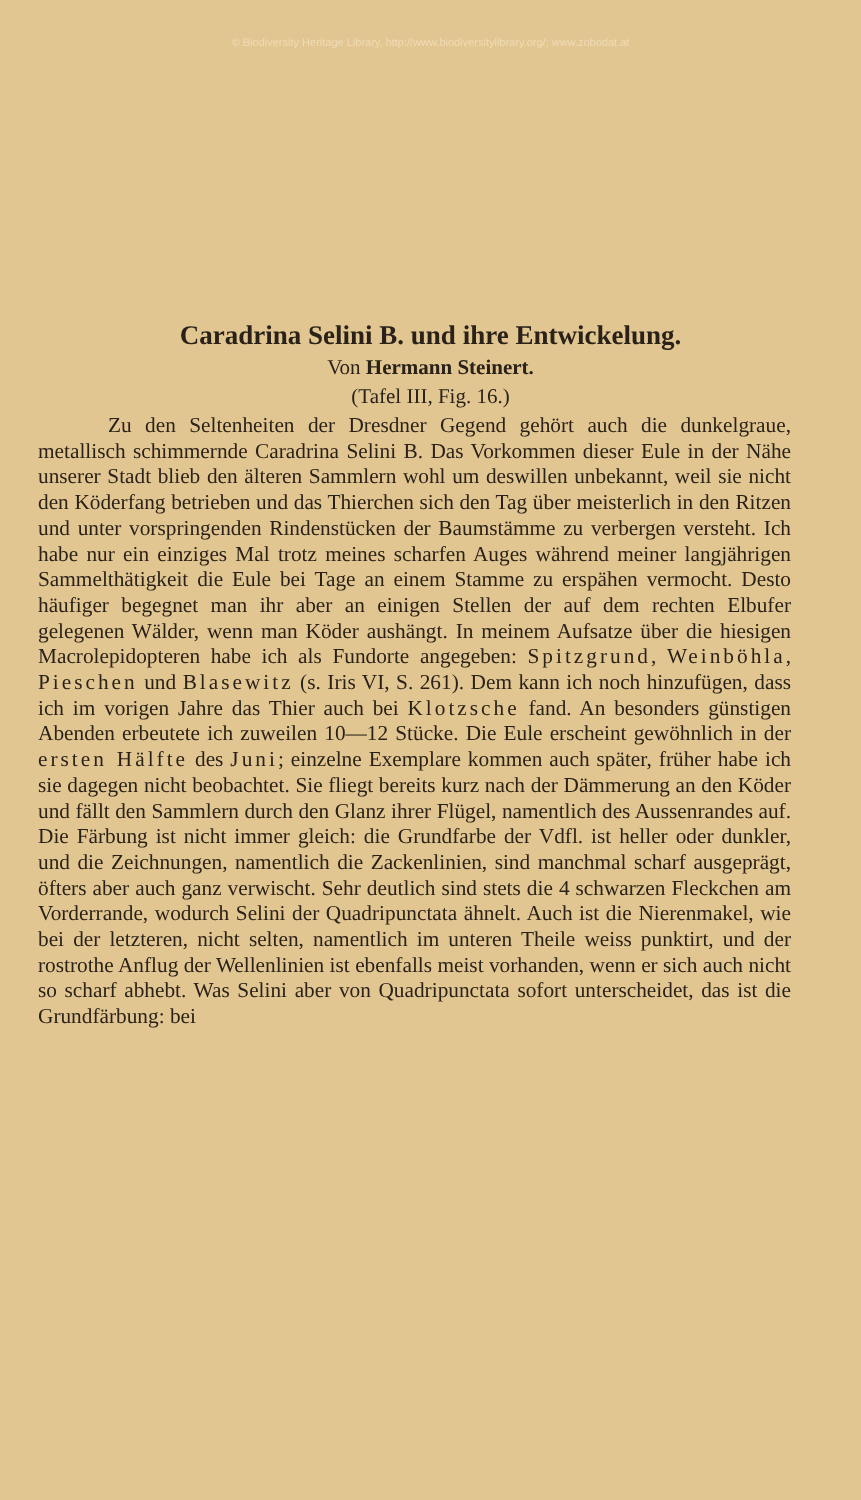© Biodiversity Heritage Library, http://www.biodiversitylibrary.org/; www.zobodat.at
Caradrina Selini B. und ihre Entwickelung.
Von Hermann Steinert.
(Tafel III, Fig. 16.)
Zu den Seltenheiten der Dresdner Gegend gehört auch die dunkelgraue, metallisch schimmernde Caradrina Selini B. Das Vorkommen dieser Eule in der Nähe unserer Stadt blieb den älteren Sammlern wohl um deswillen unbekannt, weil sie nicht den Köderfang betrieben und das Thierchen sich den Tag über meisterlich in den Ritzen und unter vorspringenden Rindenstücken der Baumstämme zu verbergen versteht. Ich habe nur ein einziges Mal trotz meines scharfen Auges während meiner langjährigen Sammelthätigkeit die Eule bei Tage an einem Stamme zu erspähen vermocht. Desto häufiger begegnet man ihr aber an einigen Stellen der auf dem rechten Elbufer gelegenen Wälder, wenn man Köder aushängt. In meinem Aufsatze über die hiesigen Macrolepidopteren habe ich als Fundorte angegeben: Spitzgrund, Weinböhla, Pieschen und Blasewitz (s. Iris VI, S. 261). Dem kann ich noch hinzufügen, dass ich im vorigen Jahre das Thier auch bei Klotzsche fand. An besonders günstigen Abenden erbeutete ich zuweilen 10—12 Stücke. Die Eule erscheint gewöhnlich in der ersten Hälfte des Juni; einzelne Exemplare kommen auch später, früher habe ich sie dagegen nicht beobachtet. Sie fliegt bereits kurz nach der Dämmerung an den Köder und fällt den Sammlern durch den Glanz ihrer Flügel, namentlich des Aussenrandes auf. Die Färbung ist nicht immer gleich: die Grundfarbe der Vdfl. ist heller oder dunkler, und die Zeichnungen, namentlich die Zackenlinien, sind manchmal scharf ausgeprägt, öfters aber auch ganz verwischt. Sehr deutlich sind stets die 4 schwarzen Fleckchen am Vorderrande, wodurch Selini der Quadripunctata ähnelt. Auch ist die Nierenmakel, wie bei der letzteren, nicht selten, namentlich im unteren Theile weiss punktirt, und der rostrothe Anflug der Wellenlinien ist ebenfalls meist vorhanden, wenn er sich auch nicht so scharf abhebt. Was Selini aber von Quadripunctata sofort unterscheidet, das ist die Grundfärbung: bei